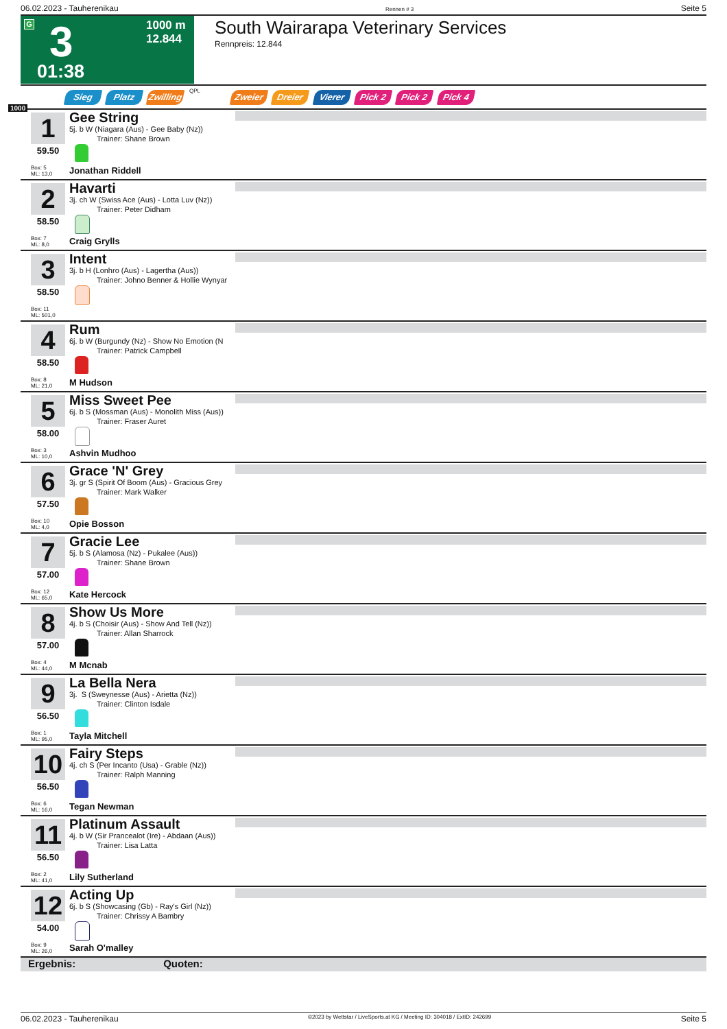06.02.2023 - Tauherenikau Rennen # 3 Seite 5
G 3
1000 m
12.844
01:38
South Wairarapa Veterinary Services
Rennpreis: 12.844
Sieg Platz
Zwilling
QPL Zweier Dreier Vierer Pick 2 Pick 2 Pick 4
1000
1
59.50
Box: 5
ML: 13,0
Gee String
5j. b W (Niagara (Aus) - Gee Baby (Nz))
Trainer: Shane Brown
Jonathan Riddell
2
58.50
Box: 7
ML: 8,0
Havarti
3j. ch W (Swiss Ace (Aus) - Lotta Luv (Nz))
Trainer: Peter Didham
Craig Grylls
3
58.50
Box: 11
ML: 501,0
Intent
3j. b H (Lonhro (Aus) - Lagertha (Aus))
Trainer: Johno Benner & Hollie Wynyar
4
58.50
Box: 8
ML: 21,0
Rum
6j. b W (Burgundy (Nz) - Show No Emotion (N
Trainer: Patrick Campbell
M Hudson
5
58.00
Box: 3
ML: 10,0
Miss Sweet Pee
6j. b S (Mossman (Aus) - Monolith Miss (Aus))
Trainer: Fraser Auret
Ashvin Mudhoo
6
57.50
Box: 10
ML: 4,0
Grace 'N' Grey
3j. gr S (Spirit Of Boom (Aus) - Gracious Grey
Trainer: Mark Walker
Opie Bosson
7
57.00
Box: 12
ML: 65,0
Gracie Lee
5j. b S (Alamosa (Nz) - Pukalee (Aus))
Trainer: Shane Brown
Kate Hercock
8
57.00
Box: 4
ML: 44,0
Show Us More
4j. b S (Choisir (Aus) - Show And Tell (Nz))
Trainer: Allan Sharrock
M Mcnab
9
56.50
Box: 1
ML: 95,0
La Bella Nera
3j. S (Sweynesse (Aus) - Arietta (Nz))
Trainer: Clinton Isdale
Tayla Mitchell
10
56.50
Box: 6
ML: 16,0
Fairy Steps
4j. ch S (Per Incanto (Usa) - Grable (Nz))
Trainer: Ralph Manning
Tegan Newman
11
56.50
Box: 2
ML: 41,0
Platinum Assault
4j. b W (Sir Prancealot (Ire) - Abdaan (Aus))
Trainer: Lisa Latta
Lily Sutherland
12
54.00
Box: 9
ML: 26,0
Acting Up
6j. b S (Showcasing (Gb) - Ray's Girl (Nz))
Trainer: Chrissy A Bambry
Sarah O'malley
Ergebnis: Quoten:
06.02.2023 - Tauherenikau ©2023 by Wettstar / LiveSports.at KG / Meeting ID: 304018 / ExtID: 242699 Seite 5